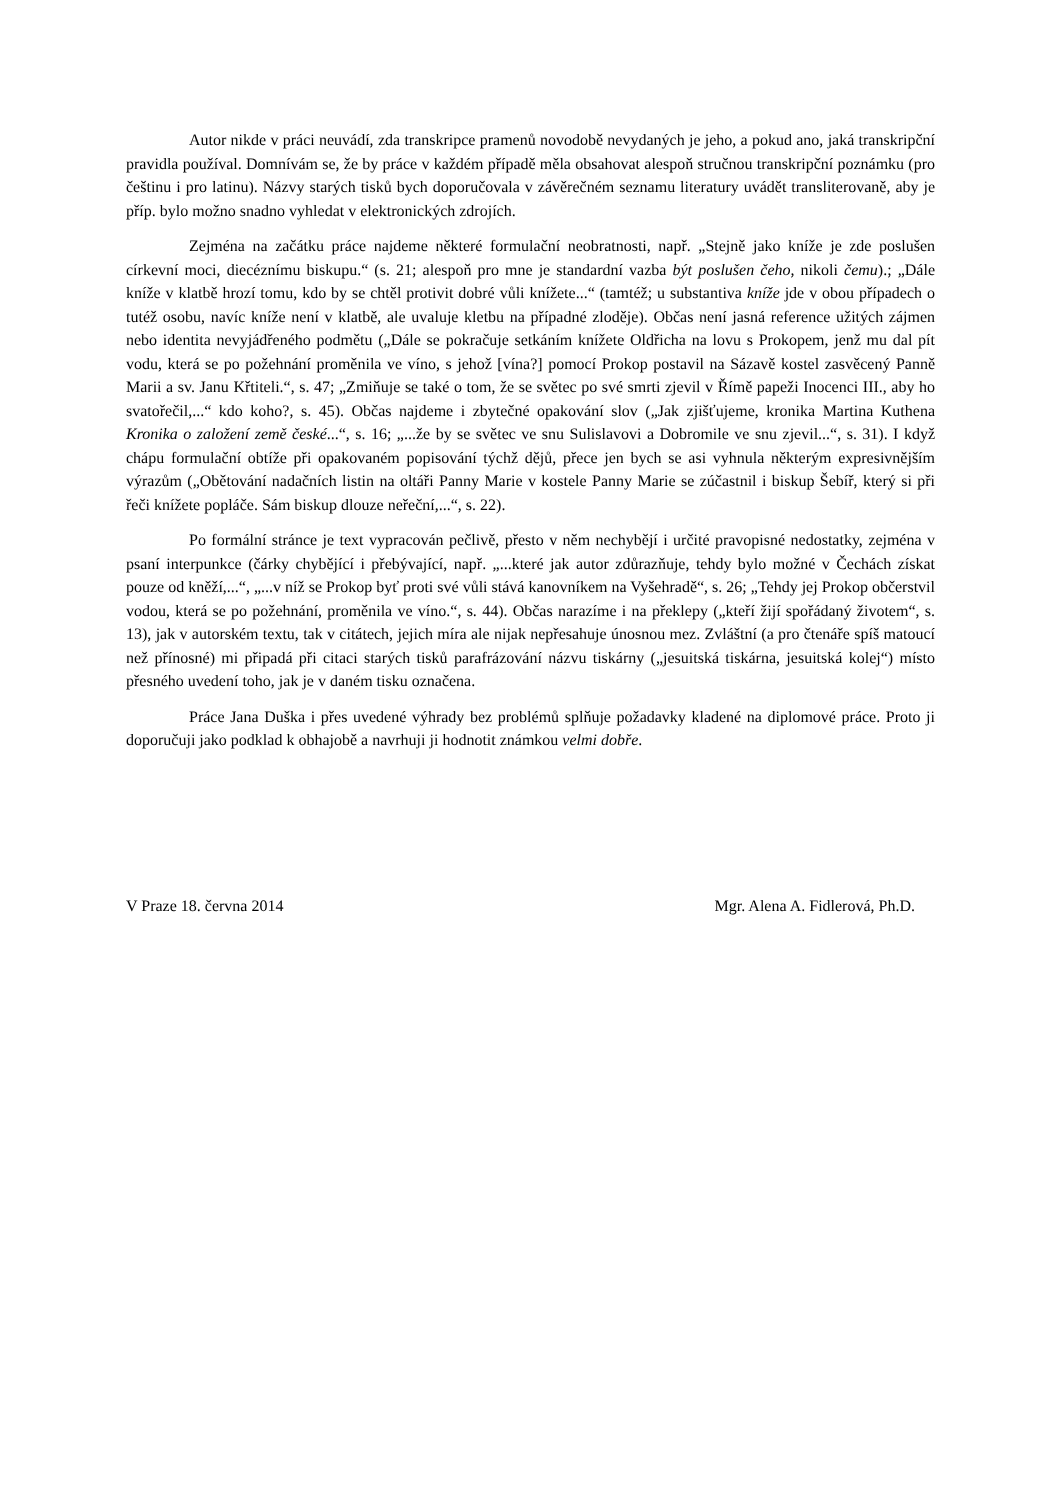Autor nikde v práci neuvádí, zda transkripce pramenů novodobě nevydaných je jeho, a pokud ano, jaká transkripční pravidla používal. Domnívám se, že by práce v každém případě měla obsahovat alespoň stručnou transkripční poznámku (pro češtinu i pro latinu). Názvy starých tisků bych doporučovala v závěrečném seznamu literatury uvádět transliterovaně, aby je příp. bylo možno snadno vyhledat v elektronických zdrojích.
Zejména na začátku práce najdeme některé formulační neobratnosti, např. „Stejně jako kníže je zde poslušen církevní moci, diecéznímu biskupu.“ (s. 21; alespoň pro mne je standardní vazba být poslušen čeho, nikoli čemu).; „Dále kníže v klatbě hrozí tomu, kdo by se chtěl protivit dobré vůli knížete...“ (tamtéž; u substantiva kníže jde v obou případech o tutéž osobu, navíc kníže není v klatbě, ale uvaluje kletbu na případné zloděje). Občas není jasná reference užitých zájmen nebo identita nevyjádřeného podmětu („Dále se pokračuje setkáním knížete Oldřicha na lovu s Prokopem, jenž mu dal pít vodu, která se po požehnání proměnila ve víno, s jehož [vína?] pomocí Prokop postavil na Sázavě kostel zasvěcený Panně Marii a sv. Janu Křtiteli.“, s. 47; „Zmiňuje se také o tom, že se světec po své smrti zjevil v Římě papeži Inocenci III., aby ho svatořečil,...“ kdo koho?, s. 45). Občas najdeme i zbytečné opakování slov („Jak zjišťujeme, kronika Martina Kuthena Kronika o založení země české...“, s. 16; „...že by se světec ve snu Sulislavovi a Dobromile ve snu zjevil...“, s. 31). I když chápu formulační obtíže při opakovaném popisování týchž dějů, přece jen bych se asi vyhnula některým expresivnějším výrazům („Obětování nadačních listin na oltáři Panny Marie v kostele Panny Marie se zúčastnil i biskup Šebíř, který si při řeči knížete popláče. Sám biskup dlouze neřeční,...“, s. 22).
Po formální stránce je text vypracován pečlivě, přesto v něm nechybějí i určité pravopisné nedostatky, zejména v psaní interpunkce (čárky chybějící i přebývající, např. „...které jak autor zdůrazňuje, tehdy bylo možné v Čechách získat pouze od kněží,...“, „...v níž se Prokop byť proti své vůli stává kanovníkem na Vyšehradě“, s. 26; „Tehdy jej Prokop občerstvil vodou, která se po požehnání, proměnila ve víno.“, s. 44). Občas narazíme i na překlepy („kteří žijí spořádaný životem“, s. 13), jak v autorském textu, tak v citátech, jejich míra ale nijak nepřesahuje únosnou mez. Zvláštní (a pro čtenáře spíš matoucí než přínosné) mi připadá při citaci starých tisků parafrázování názvu tiskárny („jesuitská tiskárna, jesuitská kolej“) místo přesného uvedení toho, jak je v daném tisku označena.
Práce Jana Duška i přes uvedené výhrady bez problémů splňuje požadavky kladené na diplomové práce. Proto ji doporučuji jako podklad k obhajobě a navrhuji ji hodnotit známkou velmi dobře.
V Praze 18. června 2014 Mgr. Alena A. Fidlerová, Ph.D.